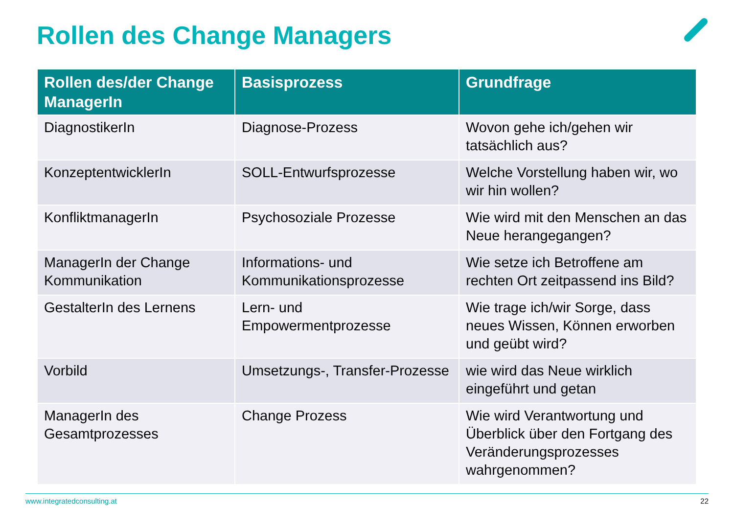Rollen des Change Managers
| Rollen des/der Change ManagerIn | Basisprozess | Grundfrage |
| --- | --- | --- |
| DiagnostikerIn | Diagnose-Prozess | Wovon gehe ich/gehen wir tatsächlich aus? |
| KonzeptentwicklerIn | SOLL-Entwurfsprozesse | Welche Vorstellung haben wir, wo wir hin wollen? |
| KonfliktmanagerIn | Psychosoziale Prozesse | Wie wird mit den Menschen an das Neue herangegangen? |
| ManagerIn der Change Kommunikation | Informations- und Kommunikationsprozesse | Wie setze ich Betroffene am rechten Ort zeitpassend ins Bild? |
| GestalterIn des Lernens | Lern- und Empowermentprozesse | Wie trage ich/wir Sorge, dass neues Wissen, Können erworben und geübt wird? |
| Vorbild | Umsetzungs-, Transfer-Prozesse | wie wird das Neue wirklich eingeführt und getan |
| ManagerIn des Gesamtprozesses | Change Prozess | Wie wird Verantwortung und Überblick über den Fortgang des Veränderungsprozesses wahrgenommen? |
www.integratedconsulting.at 22